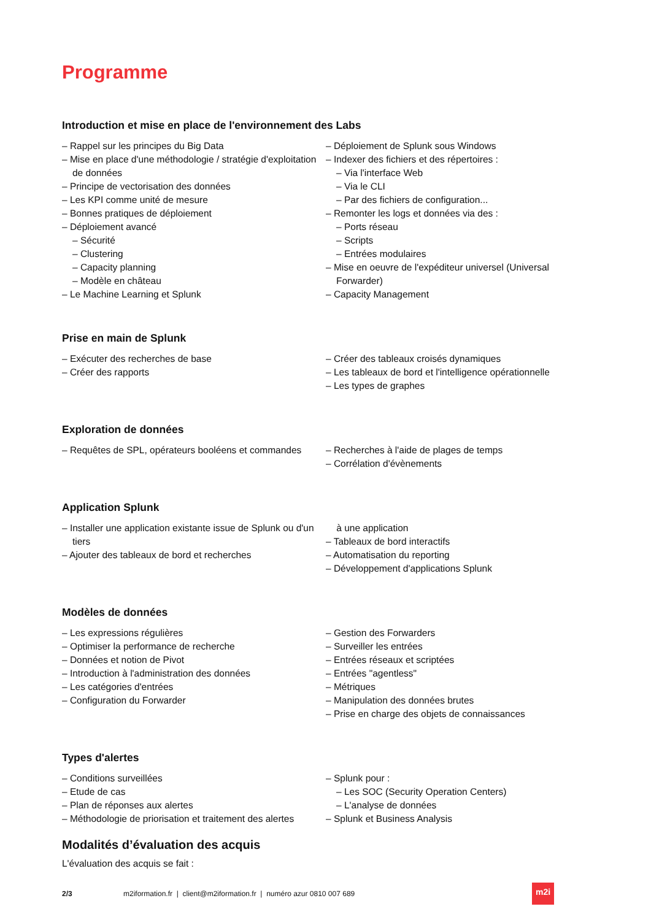Programme
Introduction et mise en place de l'environnement des Labs
– Rappel sur les principes du Big Data
– Mise en place d'une méthodologie / stratégie d'exploitation de données
– Principe de vectorisation des données
– Les KPI comme unité de mesure
– Bonnes pratiques de déploiement
– Déploiement avancé
– Sécurité
– Clustering
– Capacity planning
– Modèle en château
– Le Machine Learning et Splunk
– Déploiement de Splunk sous Windows
– Indexer des fichiers et des répertoires :
– Via l'interface Web
– Via le CLI
– Par des fichiers de configuration...
– Remonter les logs et données via des :
– Ports réseau
– Scripts
– Entrées modulaires
– Mise en oeuvre de l'expéditeur universel (Universal Forwarder)
– Capacity Management
Prise en main de Splunk
– Exécuter des recherches de base
– Créer des rapports
– Créer des tableaux croisés dynamiques
– Les tableaux de bord et l'intelligence opérationnelle
– Les types de graphes
Exploration de données
– Requêtes de SPL, opérateurs booléens et commandes
– Recherches à l'aide de plages de temps
– Corrélation d'évènements
Application Splunk
– Installer une application existante issue de Splunk ou d'un tiers
– Ajouter des tableaux de bord et recherches
à une application
– Tableaux de bord interactifs
– Automatisation du reporting
– Développement d'applications Splunk
Modèles de données
– Les expressions régulières
– Optimiser la performance de recherche
– Données et notion de Pivot
– Introduction à l'administration des données
– Les catégories d'entrées
– Configuration du Forwarder
– Gestion des Forwarders
– Surveiller les entrées
– Entrées réseaux et scriptées
– Entrées "agentless"
– Métriques
– Manipulation des données brutes
– Prise en charge des objets de connaissances
Types d'alertes
– Conditions surveillées
– Etude de cas
– Plan de réponses aux alertes
– Méthodologie de priorisation et traitement des alertes
– Splunk pour :
– Les SOC (Security Operation Centers)
– L'analyse de données
– Splunk et Business Analysis
Modalités d’évaluation des acquis
L'évaluation des acquis se fait :
2/3 m2iformation.fr | client@m2iformation.fr | numéro azur 0810 007 689
m2i